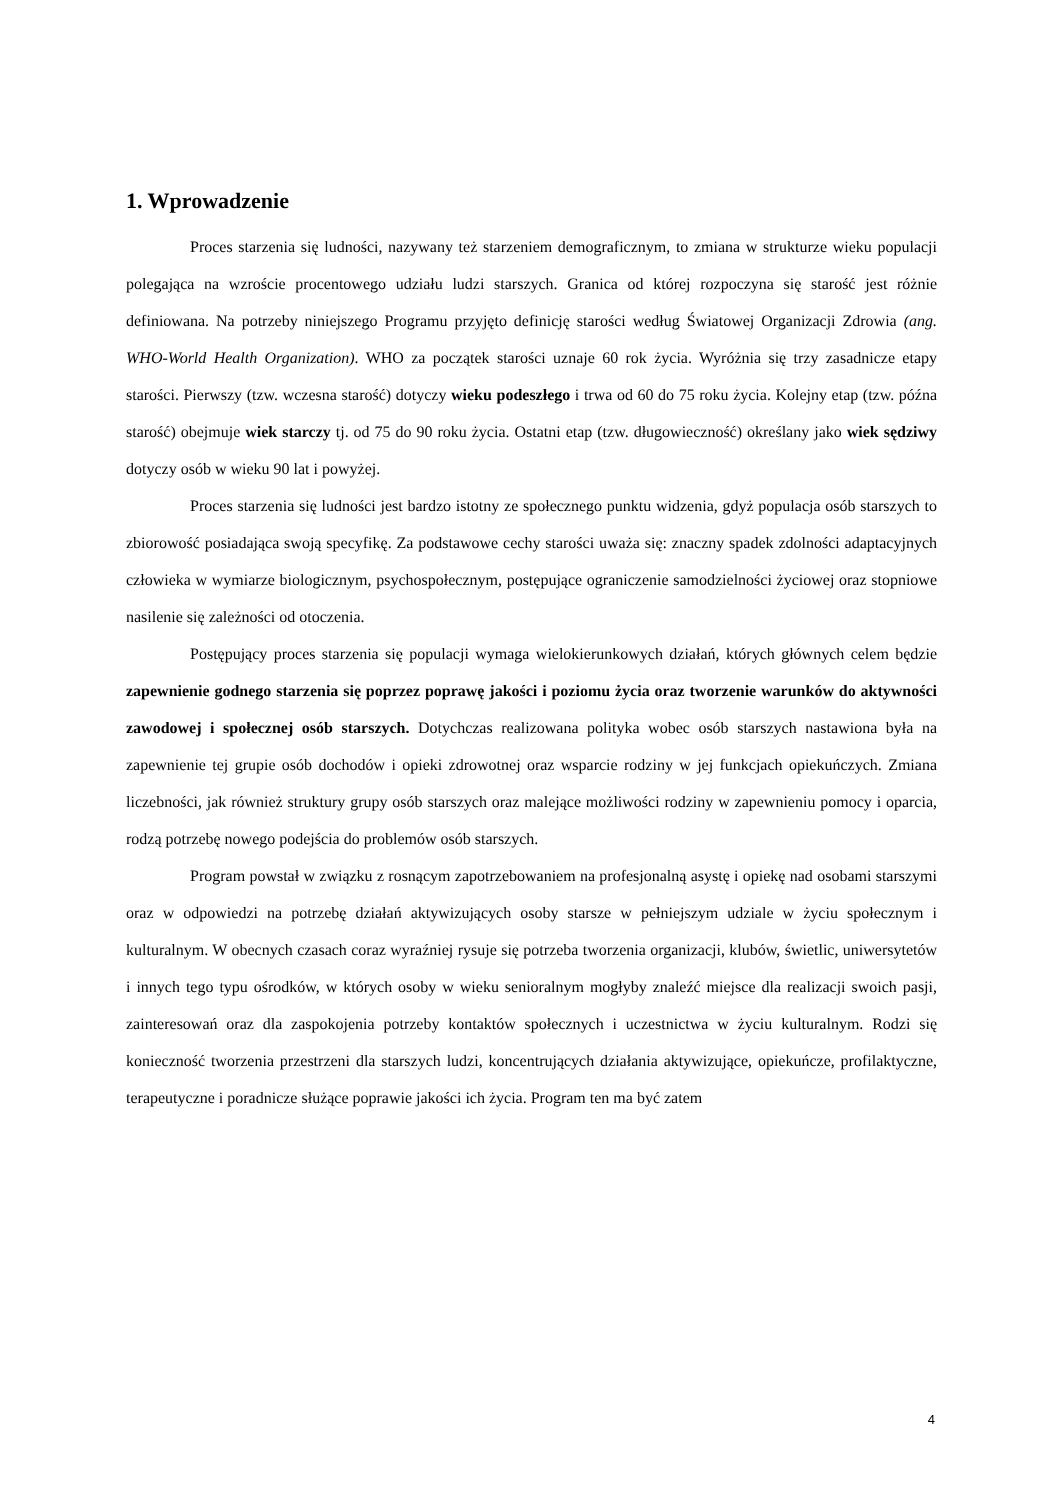1. Wprowadzenie
Proces starzenia się ludności, nazywany też starzeniem demograficznym, to zmiana w strukturze wieku populacji polegająca na wzroście procentowego udziału ludzi starszych. Granica od której rozpoczyna się starość jest różnie definiowana. Na potrzeby niniejszego Programu przyjęto definicję starości według Światowej Organizacji Zdrowia (ang. WHO-World Health Organization). WHO za początek starości uznaje 60 rok życia. Wyróżnia się trzy zasadnicze etapy starości. Pierwszy (tzw. wczesna starość) dotyczy wieku podeszłego i trwa od 60 do 75 roku życia. Kolejny etap (tzw. późna starość) obejmuje wiek starczy tj. od 75 do 90 roku życia. Ostatni etap (tzw. długowieczność) określany jako wiek sędziwy dotyczy osób w wieku 90 lat i powyżej.
Proces starzenia się ludności jest bardzo istotny ze społecznego punktu widzenia, gdyż populacja osób starszych to zbiorowość posiadająca swoją specyfikę. Za podstawowe cechy starości uważa się: znaczny spadek zdolności adaptacyjnych człowieka w wymiarze biologicznym, psychospołecznym, postępujące ograniczenie samodzielności życiowej oraz stopniowe nasilenie się zależności od otoczenia.
Postępujący proces starzenia się populacji wymaga wielokierunkowych działań, których głównych celem będzie zapewnienie godnego starzenia się poprzez poprawę jakości i poziomu życia oraz tworzenie warunków do aktywności zawodowej i społecznej osób starszych. Dotychczas realizowana polityka wobec osób starszych nastawiona była na zapewnienie tej grupie osób dochodów i opieki zdrowotnej oraz wsparcie rodziny w jej funkcjach opiekuńczych. Zmiana liczebności, jak również struktury grupy osób starszych oraz malejące możliwości rodziny w zapewnieniu pomocy i oparcia, rodzą potrzebę nowego podejścia do problemów osób starszych.
Program powstał w związku z rosnącym zapotrzebowaniem na profesjonalną asystę i opiekę nad osobami starszymi oraz w odpowiedzi na potrzebę działań aktywizujących osoby starsze w pełniejszym udziale w życiu społecznym i kulturalnym. W obecnych czasach coraz wyraźniej rysuje się potrzeba tworzenia organizacji, klubów, świetlic, uniwersytetów i innych tego typu ośrodków, w których osoby w wieku senioralnym mogłyby znaleźć miejsce dla realizacji swoich pasji, zainteresowań oraz dla zaspokojenia potrzeby kontaktów społecznych i uczestnictwa w życiu kulturalnym. Rodzi się konieczność tworzenia przestrzeni dla starszych ludzi, koncentrujących działania aktywizujące, opiekuńcze, profilaktyczne, terapeutyczne i poradnicze służące poprawie jakości ich życia. Program ten ma być zatem
4